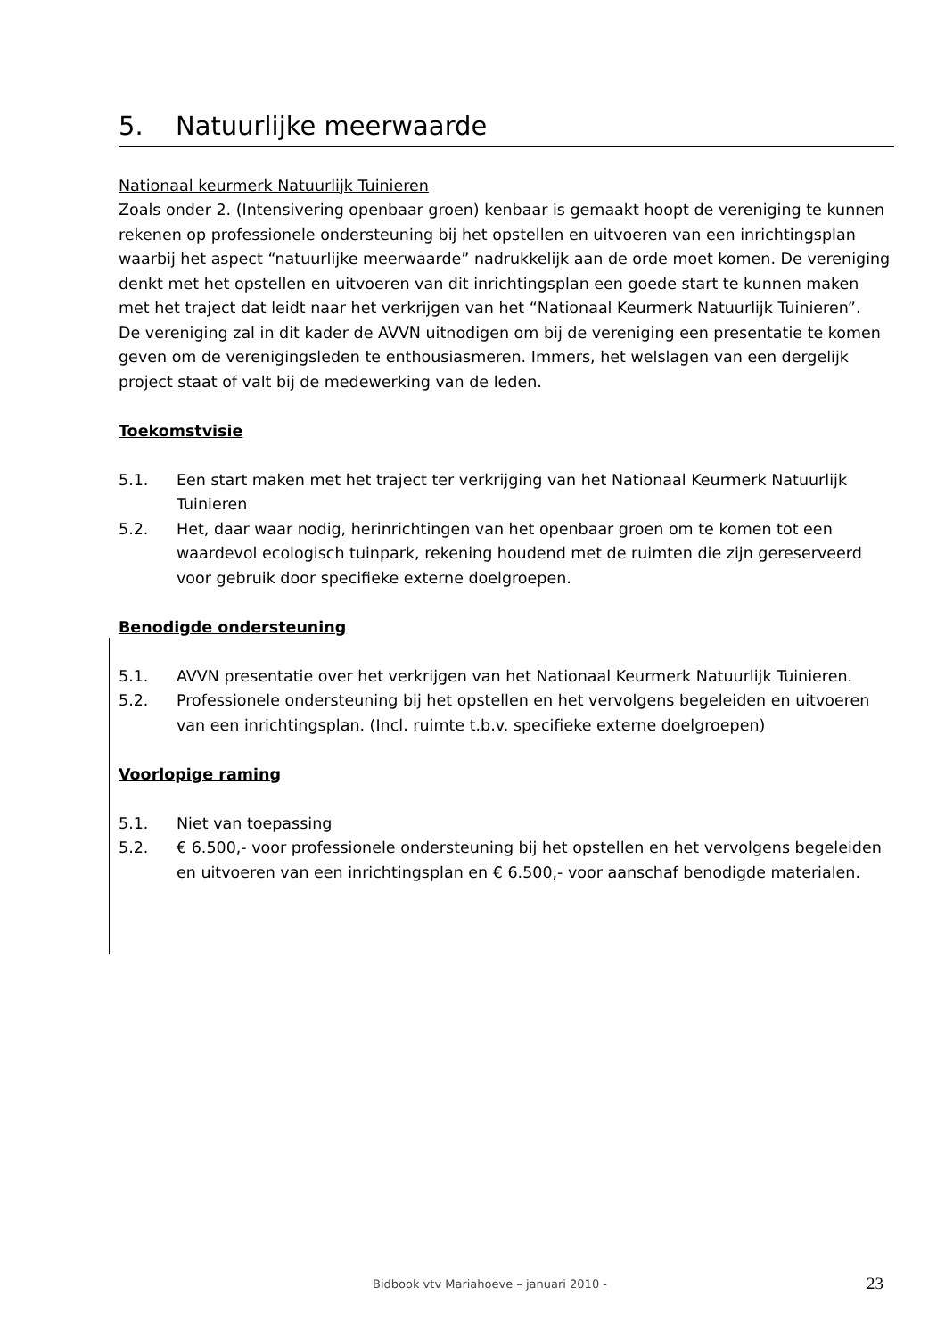5. Natuurlijke meerwaarde
Nationaal keurmerk Natuurlijk Tuinieren
Zoals onder 2. (Intensivering openbaar groen) kenbaar is gemaakt hoopt de vereniging te kunnen rekenen op professionele ondersteuning bij het opstellen en uitvoeren van een inrichtingsplan waarbij het aspect “natuurlijke meerwaarde” nadrukkelijk aan de orde moet komen. De vereniging denkt met het opstellen en uitvoeren van dit inrichtingsplan een goede start te kunnen maken met het traject dat leidt naar het verkrijgen van het “Nationaal Keurmerk Natuurlijk Tuinieren”.
De vereniging zal in dit kader de AVVN uitnodigen om bij de vereniging een presentatie te komen geven om de verenigingsleden te enthousiasmeren. Immers, het welslagen van een dergelijk project staat of valt bij de medewerking van de leden.
Toekomstvisie
5.1. Een start maken met het traject ter verkrijging van het Nationaal Keurmerk Natuurlijk Tuinieren
5.2. Het, daar waar nodig, herinrichtingen van het openbaar groen om te komen tot een waardevol ecologisch tuinpark, rekening houdend met de ruimten die zijn gereserveerd voor gebruik door specifieke externe doelgroepen.
Benodigde ondersteuning
5.1. AVVN presentatie over het verkrijgen van het Nationaal Keurmerk Natuurlijk Tuinieren.
5.2. Professionele ondersteuning bij het opstellen en het vervolgens begeleiden en uitvoeren van een inrichtingsplan. (Incl. ruimte t.b.v. specifieke externe doelgroepen)
Voorlopige raming
5.1. Niet van toepassing
5.2. € 6.500,- voor professionele ondersteuning bij het opstellen en het vervolgens begeleiden en uitvoeren van een inrichtingsplan en € 6.500,- voor aanschaf benodigde materialen.
Bidbook vtv Mariahoeve – januari 2010 - 23